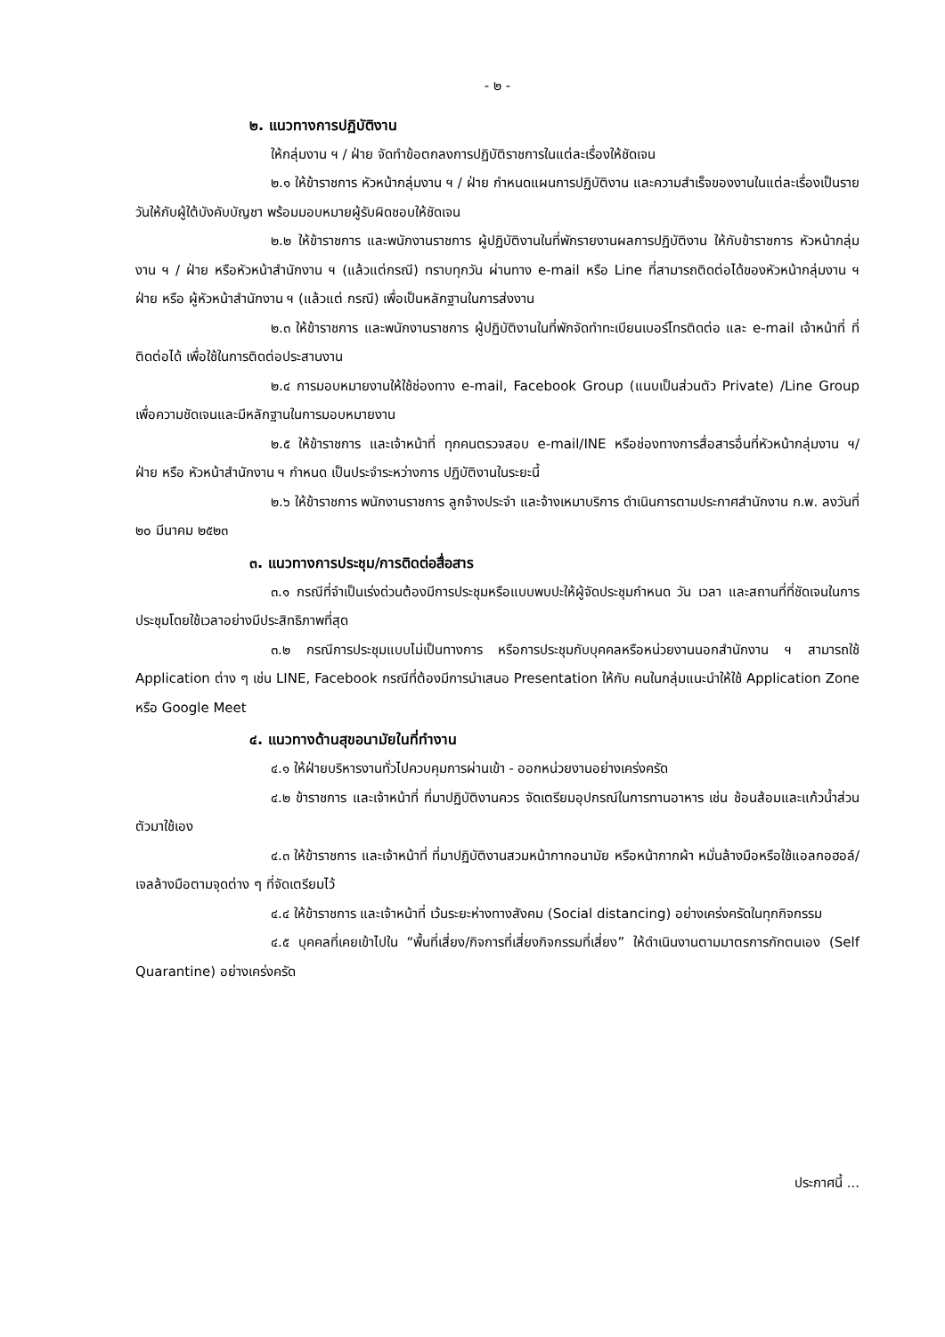- ๒ -
๒. แนวทางการปฏิบัติงาน
ให้กลุ่มงาน ฯ / ฝ่าย จัดทำข้อตกลงการปฏิบัติราชการในแต่ละเรื่องให้ชัดเจน
๒.๑ ให้ข้าราชการ หัวหน้ากลุ่มงาน ฯ / ฝ่าย กำหนดแผนการปฏิบัติงาน และความสำเร็จของงานในแต่ละเรื่องเป็นรายวันให้กับผู้ใต้บังคับบัญชา พร้อมมอบหมายผู้รับผิดชอบให้ชัดเจน
๒.๒ ให้ข้าราชการ และพนักงานราชการ ผู้ปฏิบัติงานในที่พักรายงานผลการปฏิบัติงาน ให้กับข้าราชการ หัวหน้ากลุ่มงาน ฯ / ฝ่าย หรือหัวหน้าสำนักงาน ฯ (แล้วแต่กรณี) ทราบทุกวัน ผ่านทาง e-mail หรือ Line ที่สามารถติดต่อได้ของหัวหน้ากลุ่มงาน ฯ ฝ่าย หรือ ผู้หัวหน้าสำนักงาน ฯ (แล้วแต่ กรณี) เพื่อเป็นหลักฐานในการส่งงาน
๒.๓ ให้ข้าราชการ และพนักงานราชการ ผู้ปฏิบัติงานในที่พักจัดทำทะเบียนเบอร์โทรติดต่อ และ e-mail เจ้าหน้าที่ ที่ติดต่อได้ เพื่อใช้ในการติดต่อประสานงาน
๒.๔ การมอบหมายงานให้ใช้ช่องทาง e-mail, Facebook Group (แนบเป็นส่วนตัว Private) /Line Group เพื่อความชัดเจนและมีหลักฐานในการมอบหมายงาน
๒.๕ ให้ข้าราชการ และเจ้าหน้าที่ ทุกคนตรวจสอบ e-mail/INE หรือช่องทางการสื่อสารอื่นที่หัวหน้ากลุ่มงาน ฯ/ ฝ่าย หรือ หัวหน้าสำนักงาน ฯ กำหนด เป็นประจำระหว่างการ ปฏิบัติงานในระยะนี้
๒.๖ ให้ข้าราชการ พนักงานราชการ ลูกจ้างประจำ และจ้างเหมาบริการ ดำเนินการตามประกาศสำนักงาน ก.พ. ลงวันที่ ๒๐ มีนาคม ๒๕๒๓
๓. แนวทางการประชุม/การติดต่อสื่อสาร
๓.๑ กรณีที่จำเป็นเร่งด่วนต้องมีการประชุมหรือแบบพบปะให้ผู้จัดประชุมกำหนด วัน เวลา และสถานที่ที่ชัดเจนในการประชุมโดยใช้เวลาอย่างมีประสิทธิภาพที่สุด
๓.๒ กรณีการประชุมแบบไม่เป็นทางการ หรือการประชุมกับบุคคลหรือหน่วยงานนอกสำนักงาน ฯ สามารถใช้ Application ต่าง ๆ เช่น LINE, Facebook กรณีที่ต้องมีการนำเสนอ Presentation ให้กับ คนในกลุ่มแนะนำให้ใช้ Application Zone หรือ Google Meet
๔. แนวทางด้านสุขอนามัยในที่ทำงาน
๔.๑ ให้ฝ่ายบริหารงานทั่วไปควบคุมการผ่านเข้า - ออกหน่วยงานอย่างเคร่งครัด
๔.๒ ข้าราชการ และเจ้าหน้าที่ ที่มาปฏิบัติงานควร จัดเตรียมอุปกรณ์ในการทานอาหาร เช่น ช้อนส้อมและแก้วน้ำส่วนตัวมาใช้เอง
๔.๓ ให้ข้าราชการ และเจ้าหน้าที่ ที่มาปฏิบัติงานสวมหน้ากากอนามัย หรือหน้ากากผ้า หมั่นล้างมือหรือใช้แอลกอฮอล์/เจลล้างมือตามจุดต่าง ๆ ที่จัดเตรียมไว้
๔.๔ ให้ข้าราชการ และเจ้าหน้าที่ เว้นระยะห่างทางสังคม (Social distancing) อย่างเคร่งครัดในทุกกิจกรรม
๔.๕ บุคคลที่เคยเข้าไปใน “พื้นที่เสี่ยง/กิจการที่เสี่ยงกิจกรรมที่เสี่ยง” ให้ดำเนินงานตามมาตรการกักตนเอง (Self Quarantine) อย่างเคร่งครัด
ประกาศนี้ ...